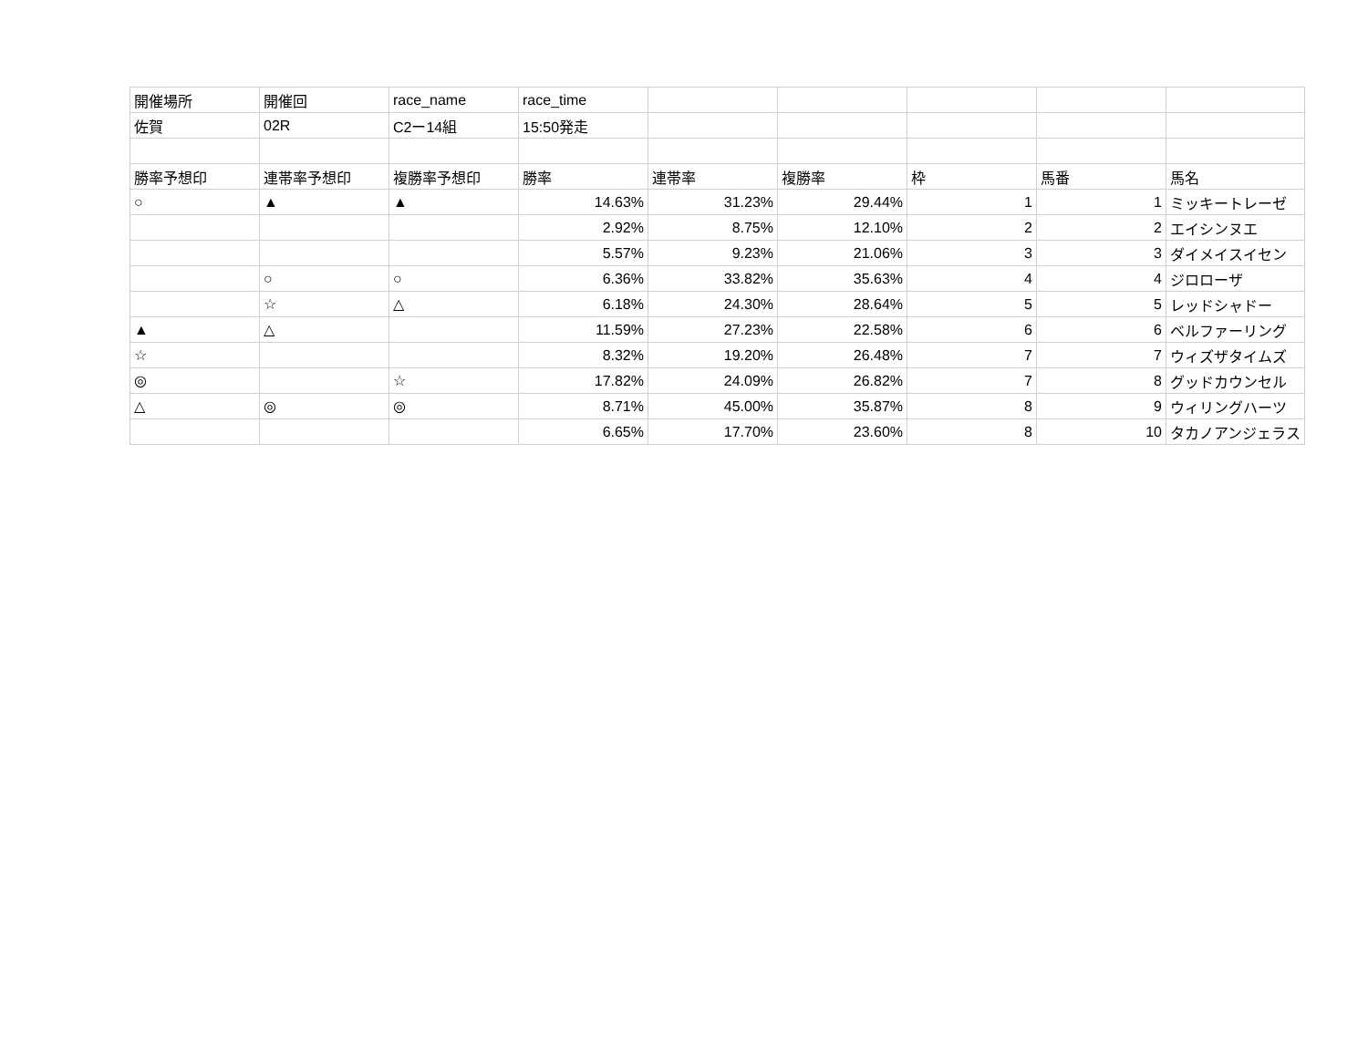| 開催場所 | 開催回 | race_name | race_time | | | | | |
| 佐賀 | 02R | C2ー14組 | 15:50発走 | | | | | |
| 勝率予想印 | 連帯率予想印 | 複勝率予想印 | 勝率 | 連帯率 | 複勝率 | 枠 | 馬番 | 馬名 |
| ○ | ▲ | ▲ | 14.63% | 31.23% | 29.44% | 1 | 1 | ミッキートレーゼ |
| | | | 2.92% | 8.75% | 12.10% | 2 | 2 | エイシンヌエ |
| | | | 5.57% | 9.23% | 21.06% | 3 | 3 | ダイメイスイセン |
| | ○ | ○ | 6.36% | 33.82% | 35.63% | 4 | 4 | ジロローザ |
| | ☆ | △ | 6.18% | 24.30% | 28.64% | 5 | 5 | レッドシャドー |
| ▲ | △ | | 11.59% | 27.23% | 22.58% | 6 | 6 | ベルファーリング |
| ☆ | | | 8.32% | 19.20% | 26.48% | 7 | 7 | ウィズザタイムズ |
| ◎ | | ☆ | 17.82% | 24.09% | 26.82% | 7 | 8 | グッドカウンセル |
| △ | ◎ | ◎ | 8.71% | 45.00% | 35.87% | 8 | 9 | ウィリングハーツ |
| | | | 6.65% | 17.70% | 23.60% | 8 | 10 | タカノアンジェラス |